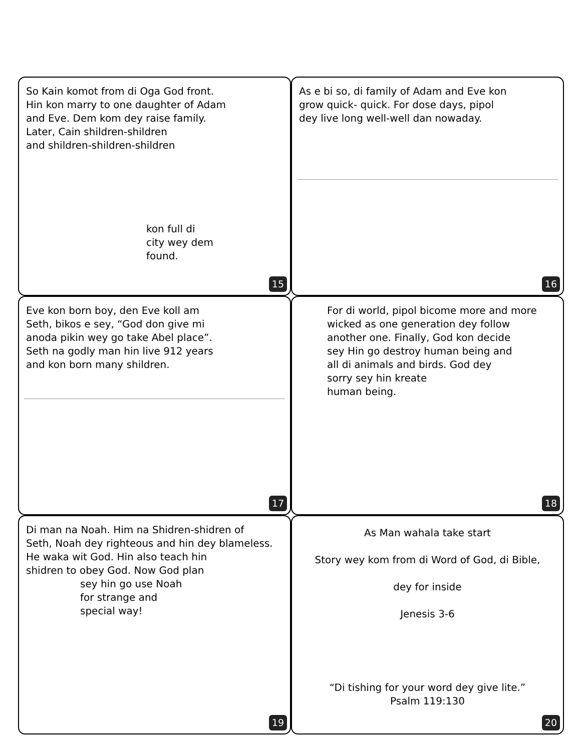So Kain komot from di Oga God front.
Hin kon marry to one daughter of Adam
and Eve. Dem kom dey raise family.
Later, Cain shildren-shildren
and shildren-shildren-shildren
kon full di
city wey dem
found.
15
As e bi so, di family of Adam and Eve kon
grow quick- quick. For dose days, pipol
dey live long well-well dan nowaday.
16
Eve kon born boy, den Eve koll am
Seth, bikos e sey, “God don give mi
anoda pikin wey go take Abel place”.
Seth na godly man hin live 912 years
and kon born many shildren.
17
For di world, pipol bicome more and more
wicked as one generation dey follow
another one. Finally, God kon decide
sey Hin go destroy human being and
all di animals and birds. God dey
sorry sey hin kreate
human being.
18
Di man na Noah. Him na Shidren-shidren of
Seth, Noah dey righteous and hin dey blameless.
He waka wit God. Hin also teach hin
shidren to obey God. Now God plan
sey hin go use Noah
for strange and
special way!
19
As Man wahala take start
Story wey kom from di Word of God, di Bible,
dey for inside
Jenesis 3-6
“Di tishing for your word dey give lite.”
Psalm 119:130
20